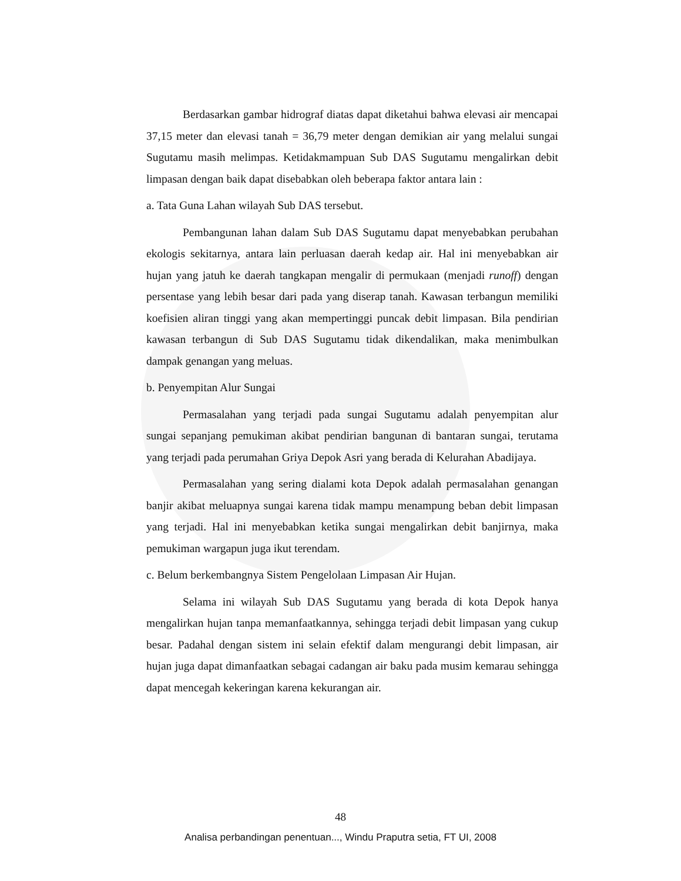Berdasarkan gambar hidrograf diatas dapat diketahui bahwa elevasi air mencapai 37,15 meter dan elevasi tanah = 36,79 meter dengan demikian air yang melalui sungai Sugutamu masih melimpas. Ketidakmampuan Sub DAS Sugutamu mengalirkan debit limpasan dengan baik dapat disebabkan oleh beberapa faktor antara lain :
a. Tata Guna Lahan wilayah Sub DAS tersebut.
Pembangunan lahan dalam Sub DAS Sugutamu dapat menyebabkan perubahan ekologis sekitarnya, antara lain perluasan daerah kedap air. Hal ini menyebabkan air hujan yang jatuh ke daerah tangkapan mengalir di permukaan (menjadi runoff) dengan persentase yang lebih besar dari pada yang diserap tanah. Kawasan terbangun memiliki koefisien aliran tinggi yang akan mempertinggi puncak debit limpasan. Bila pendirian kawasan terbangun di Sub DAS Sugutamu tidak dikendalikan, maka menimbulkan dampak genangan yang meluas.
b. Penyempitan Alur Sungai
Permasalahan yang terjadi pada sungai Sugutamu adalah penyempitan alur sungai sepanjang pemukiman akibat pendirian bangunan di bantaran sungai, terutama yang terjadi pada perumahan Griya Depok Asri yang berada di Kelurahan Abadijaya.
Permasalahan yang sering dialami kota Depok adalah permasalahan genangan banjir akibat meluapnya sungai karena tidak mampu menampung beban debit limpasan yang terjadi. Hal ini menyebabkan ketika sungai mengalirkan debit banjirnya, maka pemukiman wargapun juga ikut terendam.
c. Belum berkembangnya Sistem Pengelolaan Limpasan Air Hujan.
Selama ini wilayah Sub DAS Sugutamu yang berada di kota Depok hanya mengalirkan hujan tanpa memanfaatkannya, sehingga terjadi debit limpasan yang cukup besar. Padahal dengan sistem ini selain efektif dalam mengurangi debit limpasan, air hujan juga dapat dimanfaatkan sebagai cadangan air baku pada musim kemarau sehingga dapat mencegah kekeringan karena kekurangan air.
48
Analisa perbandingan penentuan..., Windu Praputra setia, FT UI, 2008